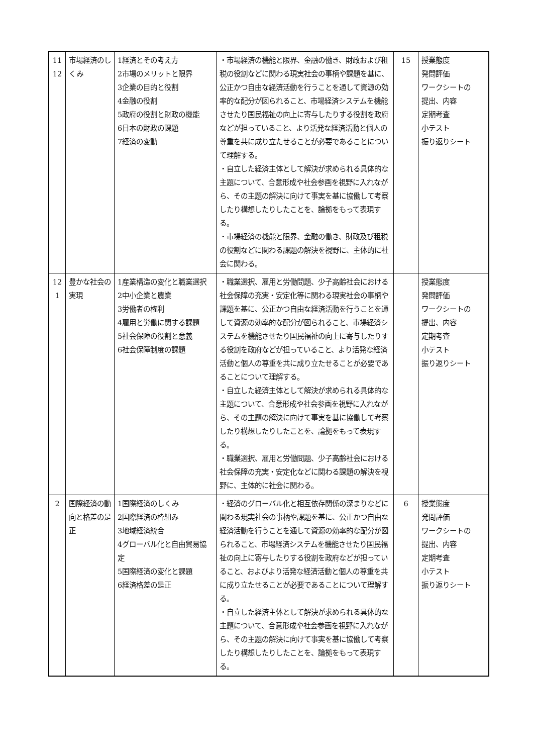| 11 12 | 市場経済のしくみ | 1経済とその考え方 2市場のメリットと限界 3企業の目的と役割 4金融の役割 5政府の役割と財政の機能 6日本の財政の課題 7経済の変動 | ・市場経済の機能と限界、金融の働き、財政および租税の役割などに関わる現実社会の事柄や課題を基に、公正かつ自由な経済活動を行うことを通して資源の効率的な配分が図られること、市場経済システムを機能させたり国民福祉の向上に寄与したりする役割を政府などが担っていること、より活発な経済活動と個人の尊重を共に成り立たせることが必要であることについて理解する。 ・自立した経済主体として解決が求められる具体的な主題について、合意形成や社会参画を視野に入れながら、その主題の解決に向けて事実を基に協働して考察したり構想したりしたことを、論拠をもって表現する。 ・市場経済の機能と限界、金融の働き、財政及び租税の役割などに関わる課題の解決を視野に、主体的に社会に関わる。 | 15 | 授業態度 発問評価 ワークシートの 提出、内容 定期考査 小テスト 振り返りシート |
| 12 1 | 豊かな社会の実現 | 1産業構造の変化と職業選択 2中小企業と農業 3労働者の権利 4雇用と労働に関する課題 5社会保障の役割と意義 6社会保障制度の課題 | ・職業選択、雇用と労働問題、少子高齢社会における社会保障の充実・安定化等に関わる現実社会の事柄や課題を基に、公正かつ自由な経済活動を行うことを通して資源の効率的な配分が図られること、市場経済システムを機能させたり国民福祉の向上に寄与したりする役割を政府などが担っていること、より活発な経済活動と個人の尊重を共に成り立たせることが必要であることについて理解する。 ・自立した経済主体として解決が求められる具体的な主題について、合意形成や社会参画を視野に入れながら、その主題の解決に向けて事実を基に協働して考察したり構想したりしたことを、論拠をもって表現する。 ・職業選択、雇用と労働問題、少子高齢社会における社会保障の充実・安定化などに関わる課題の解決を視野に、主体的に社会に関わる。 | | 授業態度 発問評価 ワークシートの 提出、内容 定期考査 小テスト 振り返りシート |
| 2 | 国際経済の動向と格差の是正 | 1国際経済のしくみ 2国際経済の枠組み 3地域経済統合 4グローバル化と自由貿易協定 5国際経済の変化と課題 6経済格差の是正 | ・経済のグローバル化と相互依存関係の深まりなどに関わる現実社会の事柄や課題を基に、公正かつ自由な経済活動を行うことを通して資源の効率的な配分が図られること、市場経済システムを機能させたり国民福祉の向上に寄与したりする役割を政府などが担っていること、およびより活発な経済活動と個人の尊重を共に成り立たせることが必要であることについて理解する。 ・自立した経済主体として解決が求められる具体的な主題について、合意形成や社会参画を視野に入れながら、その主題の解決に向けて事実を基に協働して考察したり構想したりしたことを、論拠をもって表現する。 | 6 | 授業態度 発問評価 ワークシートの 提出、内容 定期考査 小テスト 振り返りシート |